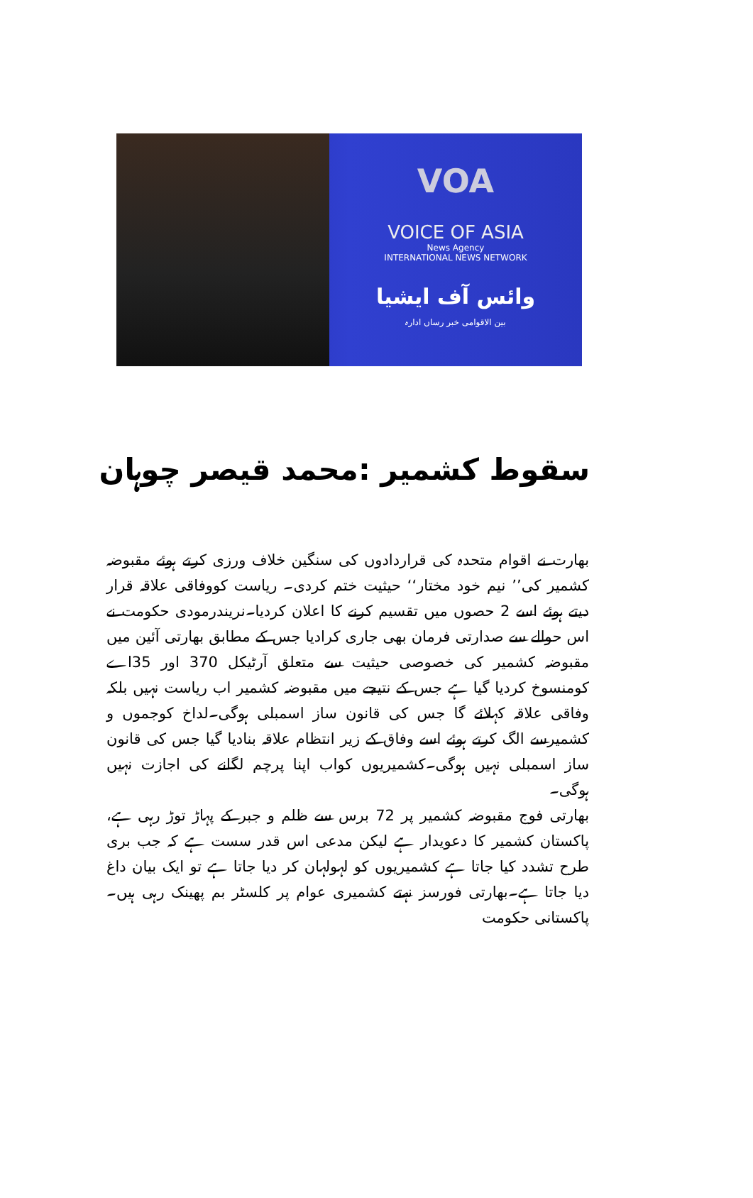VOA
VOICE OF ASIA
News Agency
INTERNATIONAL NEWS NETWORK
وائس آف ایشیا
بین الاقوامی خبر رساں ادارہ
سقوط کشمیر :محمد قیصر چوہان
بھارت نے اقوام متحدہ کی قراردادوں کی سنگین خلاف ورزی کرتے ہوئے مقبوضہ کشمیر کی’’ نیم خود مختار‘‘ حیثیت ختم کردی۔ ریاست کووفاقی علاقہ قرار دیتے ہوئے اسے 2 حصوں میں تقسیم کرنے کا اعلان کردیا۔نریندرمودی حکومت نے اس حوالے سے صدارتی فرمان بھی جاری کرادیا جس کے مطابق بھارتی آئین میں مقبوضہ کشمیر کی خصوصی حیثیت سے متعلق آرٹیکل 370 اور 35اے کومنسوخ کردیا گیا ہے جس کے نتیجے میں مقبوضہ کشمیر اب ریاست نہیں بلکہ وفاقی علاقہ کہلائے گا جس کی قانون ساز اسمبلی ہوگی۔لداخ کوجموں و کشمیرسے الگ کرتے ہوئے اسے وفاق کے زیر انتظام علاقہ بنادیا گیا جس کی قانون ساز اسمبلی نہیں ہوگی۔کشمیریوں کواب اپنا پرچم لگانے کی اجازت نہیں ہوگی۔
بھارتی فوج مقبوضہ کشمیر پر 72 برس سے ظلم و جبر کے پہاڑ توڑ رہی ہے، پاکستان کشمیر کا دعویدار ہے لیکن مدعی اس قدر سست ہے کہ جب بری طرح تشدد کیا جاتا ہے کشمیریوں کو لہولہان کر دیا جاتا ہے تو ایک بیان داغ دیا جاتا ہے۔بھارتی فورسز نہتے کشمیری عوام پر کلسٹر بم پھینک رہی ہیں۔ پاکستانی حکومت